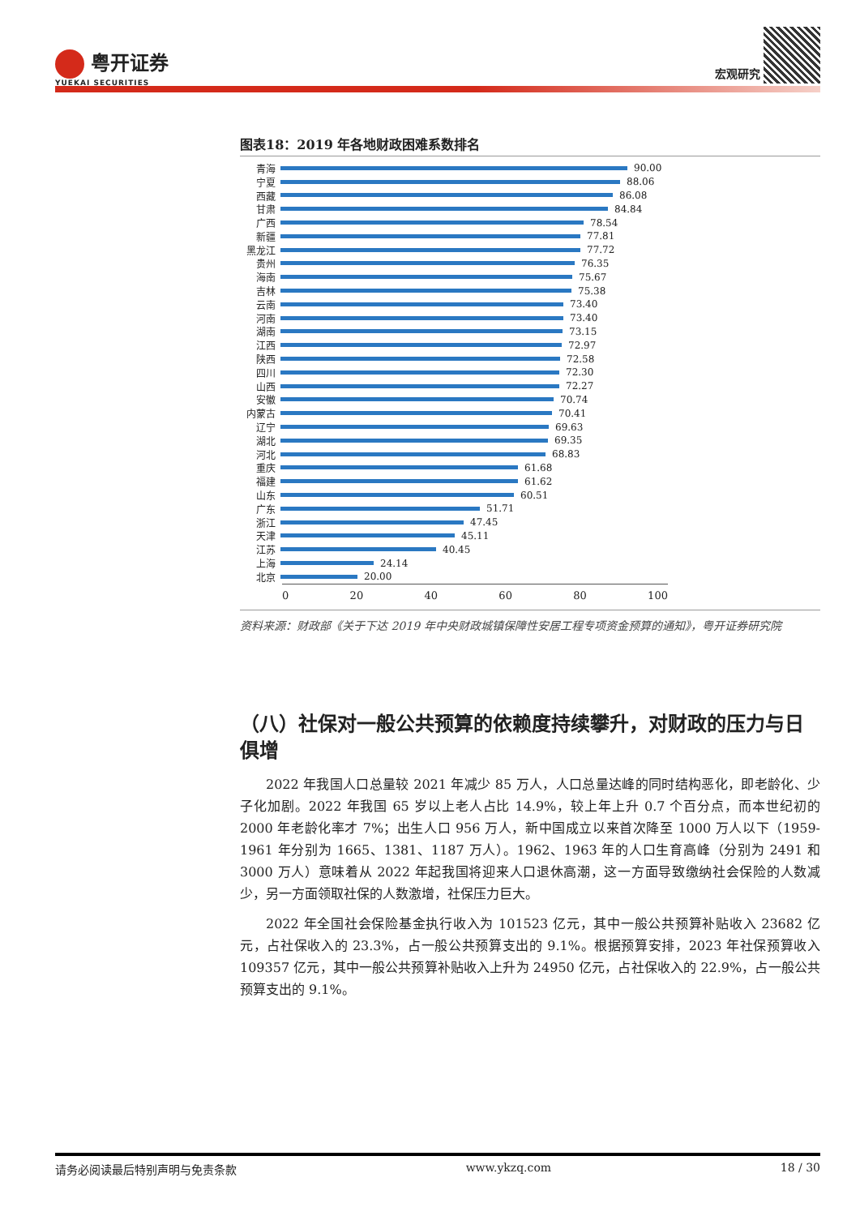粤开证券
YUEKAI SECURITIES
宏观研究
图表18：2019 年各地财政困难系数排名
青海 90.00
宁夏 88.06
西藏 86.08
甘肃 84.84
广西 78.54
新疆 77.81
黑龙江 77.72
贵州 76.35
海南 75.67
吉林 75.38
云南 73.40
河南 73.40
湖南 73.15
江西 72.97
陕西 72.58
四川 72.30
山西 72.27
安徽 70.74
内蒙古 70.41
辽宁 69.63
湖北 69.35
河北 68.83
重庆 61.68
福建 61.62
山东 60.51
广东 51.71
浙江 47.45
天津 45.11
江苏 40.45
上海 24.14
北京 20.00
0 20 40 60 80 100
资料来源：财政部《关于下达 2019 年中央财政城镇保障性安居工程专项资金预算的通知》，粤开证券研究院
（八）社保对一般公共预算的依赖度持续攀升，对财政的压力与日俱增
2022 年我国人口总量较 2021 年减少 85 万人，人口总量达峰的同时结构恶化，即老龄化、少子化加剧。2022 年我国 65 岁以上老人占比 14.9%，较上年上升 0.7 个百分点，而本世纪初的 2000 年老龄化率才 7%；出生人口 956 万人，新中国成立以来首次降至 1000 万人以下（1959-1961 年分别为 1665、1381、1187 万人）。1962、1963 年的人口生育高峰（分别为 2491 和 3000 万人）意味着从 2022 年起我国将迎来人口退休高潮，这一方面导致缴纳社会保险的人数减少，另一方面领取社保的人数激增，社保压力巨大。
2022 年全国社会保险基金执行收入为 101523 亿元，其中一般公共预算补贴收入 23682 亿元，占社保收入的 23.3%，占一般公共预算支出的 9.1%。根据预算安排，2023 年社保预算收入 109357 亿元，其中一般公共预算补贴收入上升为 24950 亿元，占社保收入的 22.9%，占一般公共预算支出的 9.1%。
请务必阅读最后特别声明与免责条款 www.ykzq.com 18 / 30